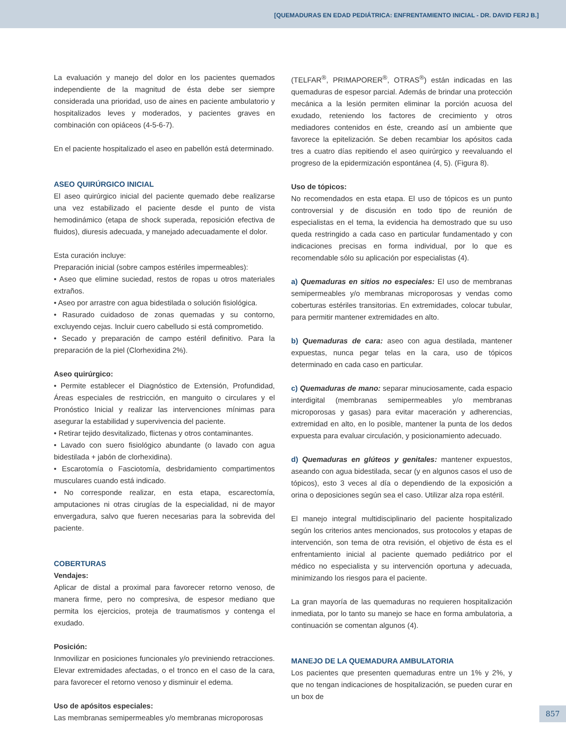[QUEMADURAS EN EDAD PEDIÁTRICA: ENFRENTAMIENTO INICIAL - DR. DAVID FERJ B.]
La evaluación y manejo del dolor en los pacientes quemados independiente de la magnitud de ésta debe ser siempre considerada una prioridad, uso de aines en paciente ambulatorio y hospitalizados leves y moderados, y pacientes graves en combinación con opiáceos (4-5-6-7).
En el paciente hospitalizado el aseo en pabellón está determinado.
ASEO QUIRÚRGICO INICIAL
El aseo quirúrgico inicial del paciente quemado debe realizarse una vez estabilizado el paciente desde el punto de vista hemodinámico (etapa de shock superada, reposición efectiva de fluidos), diuresis adecuada, y manejado adecuadamente el dolor.
Esta curación incluye:
Preparación inicial (sobre campos estériles impermeables):
• Aseo que elimine suciedad, restos de ropas u otros materiales extraños.
• Aseo por arrastre con agua bidestilada o solución fisiológica.
• Rasurado cuidadoso de zonas quemadas y su contorno, excluyendo cejas. Incluir cuero cabelludo si está comprometido.
• Secado y preparación de campo estéril definitivo. Para la preparación de la piel (Clorhexidina 2%).
Aseo quirúrgico:
• Permite establecer el Diagnóstico de Extensión, Profundidad, Áreas especiales de restricción, en manguito o circulares y el Pronóstico Inicial y realizar las intervenciones mínimas para asegurar la estabilidad y supervivencia del paciente.
• Retirar tejido desvitalizado, flictenas y otros contaminantes.
• Lavado con suero fisiológico abundante (o lavado con agua bidestilada + jabón de clorhexidina).
• Escarotomía o Fasciotomía, desbridamiento compartimentos musculares cuando está indicado.
• No corresponde realizar, en esta etapa, escarectomía, amputaciones ni otras cirugías de la especialidad, ni de mayor envergadura, salvo que fueren necesarias para la sobrevida del paciente.
COBERTURAS
Vendajes:
Aplicar de distal a proximal para favorecer retorno venoso, de manera firme, pero no compresiva, de espesor mediano que permita los ejercicios, proteja de traumatismos y contenga el exudado.
Posición:
Inmovilizar en posiciones funcionales y/o previniendo retracciones. Elevar extremidades afectadas, o el tronco en el caso de la cara, para favorecer el retorno venoso y disminuir el edema.
Uso de apósitos especiales:
Las membranas semipermeables y/o membranas microporosas
(TELFAR<sup>®</sup>, PRIMAPORER<sup>®</sup>, OTRAS<sup>®</sup>) están indicadas en las quemaduras de espesor parcial. Además de brindar una protección mecánica a la lesión permiten eliminar la porción acuosa del exudado, reteniendo los factores de crecimiento y otros mediadores contenidos en éste, creando así un ambiente que favorece la epitelización. Se deben recambiar los apósitos cada tres a cuatro días repitiendo el aseo quirúrgico y reevaluando el progreso de la epidermización espontánea (4, 5). (Figura 8).
Uso de tópicos:
No recomendados en esta etapa. El uso de tópicos es un punto controversial y de discusión en todo tipo de reunión de especialistas en el tema, la evidencia ha demostrado que su uso queda restringido a cada caso en particular fundamentado y con indicaciones precisas en forma individual, por lo que es recomendable sólo su aplicación por especialistas (4).
a) Quemaduras en sitios no especiales: El uso de membranas semipermeables y/o membranas microporosas y vendas como coberturas estériles transitorias. En extremidades, colocar tubular, para permitir mantener extremidades en alto.
b) Quemaduras de cara: aseo con agua destilada, mantener expuestas, nunca pegar telas en la cara, uso de tópicos determinado en cada caso en particular.
c) Quemaduras de mano: separar minuciosamente, cada espacio interdigital (membranas semipermeables y/o membranas microporosas y gasas) para evitar maceración y adherencias, extremidad en alto, en lo posible, mantener la punta de los dedos expuesta para evaluar circulación, y posicionamiento adecuado.
d) Quemaduras en glúteos y genitales: mantener expuestos, aseando con agua bidestilada, secar (y en algunos casos el uso de tópicos), esto 3 veces al día o dependiendo de la exposición a orina o deposiciones según sea el caso. Utilizar alza ropa estéril.
El manejo integral multidisciplinario del paciente hospitalizado según los criterios antes mencionados, sus protocolos y etapas de intervención, son tema de otra revisión, el objetivo de ésta es el enfrentamiento inicial al paciente quemado pediátrico por el médico no especialista y su intervención oportuna y adecuada, minimizando los riesgos para el paciente.
La gran mayoría de las quemaduras no requieren hospitalización inmediata, por lo tanto su manejo se hace en forma ambulatoria, a continuación se comentan algunos (4).
MANEJO DE LA QUEMADURA AMBULATORIA
Los pacientes que presenten quemaduras entre un 1% y 2%, y que no tengan indicaciones de hospitalización, se pueden curar en un box de
857